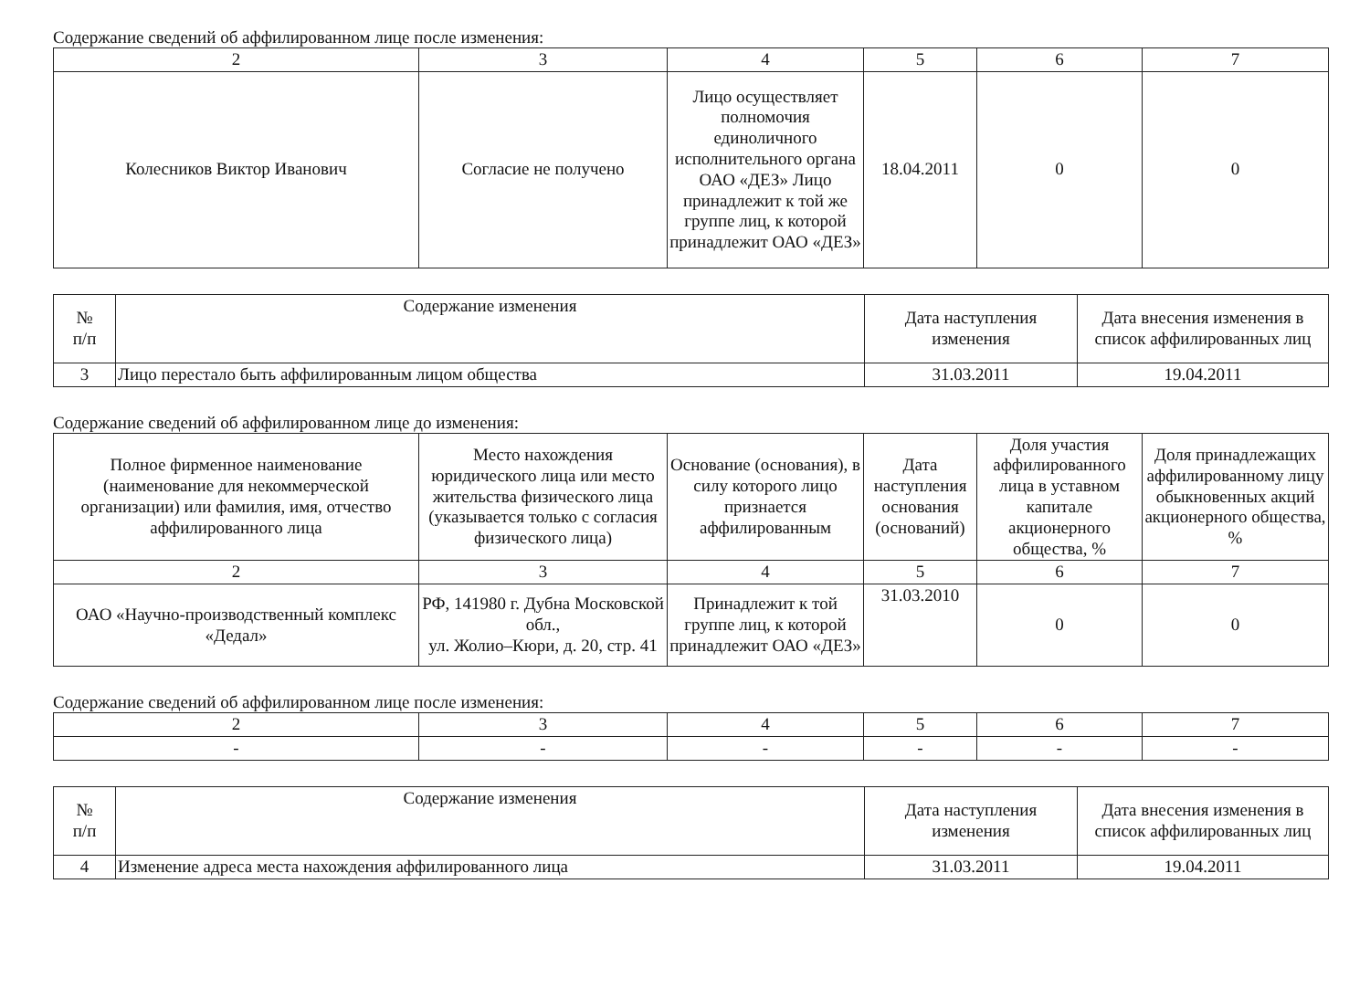Содержание сведений об аффилированном лице после изменения:
| 2 | 3 | 4 | 5 | 6 | 7 |
| Колесников Виктор Иванович | Согласие не получено | Лицо осуществляет полномочия единоличного исполнительного органа ОАО «ДЕЗ» Лицо принадлежит к той же группе лиц, к которой принадлежит ОАО «ДЕЗ» | 18.04.2011 | 0 | 0 |
| № п/п | Содержание изменения | Дата наступления изменения | Дата внесения изменения в список аффилированных лиц |
| 3 | Лицо перестало быть аффилированным лицом общества | 31.03.2011 | 19.04.2011 |
Содержание сведений об аффилированном лице до изменения:
| Полное фирменное наименование (наименование для некоммерческой организации) или фамилия, имя, отчество аффилированного лица | Место нахождения юридического лица или место жительства физического лица (указывается только с согласия физического лица) | Основание (основания), в силу которого лицо признается аффилированным | Дата наступления основания (оснований) | Доля участия аффилированного лица в уставном капитале акционерного общества, % | Доля принадлежащих аффилированному лицу обыкновенных акций акционерного общества, % |
| 2 | 3 | 4 | 5 | 6 | 7 |
| ОАО «Научно-производственный комплекс «Дедал» | РФ, 141980 г. Дубна Московской обл., ул. Жолио–Кюри, д. 20, стр. 41 | Принадлежит к той группе лиц, к которой принадлежит ОАО «ДЕЗ» | 31.03.2010 | 0 | 0 |
Содержание сведений об аффилированном лице после изменения:
| 2 | 3 | 4 | 5 | 6 | 7 |
| - | - | - | - | - | - |
| № п/п | Содержание изменения | Дата наступления изменения | Дата внесения изменения в список аффилированных лиц |
| 4 | Изменение адреса места нахождения аффилированного лица | 31.03.2011 | 19.04.2011 |